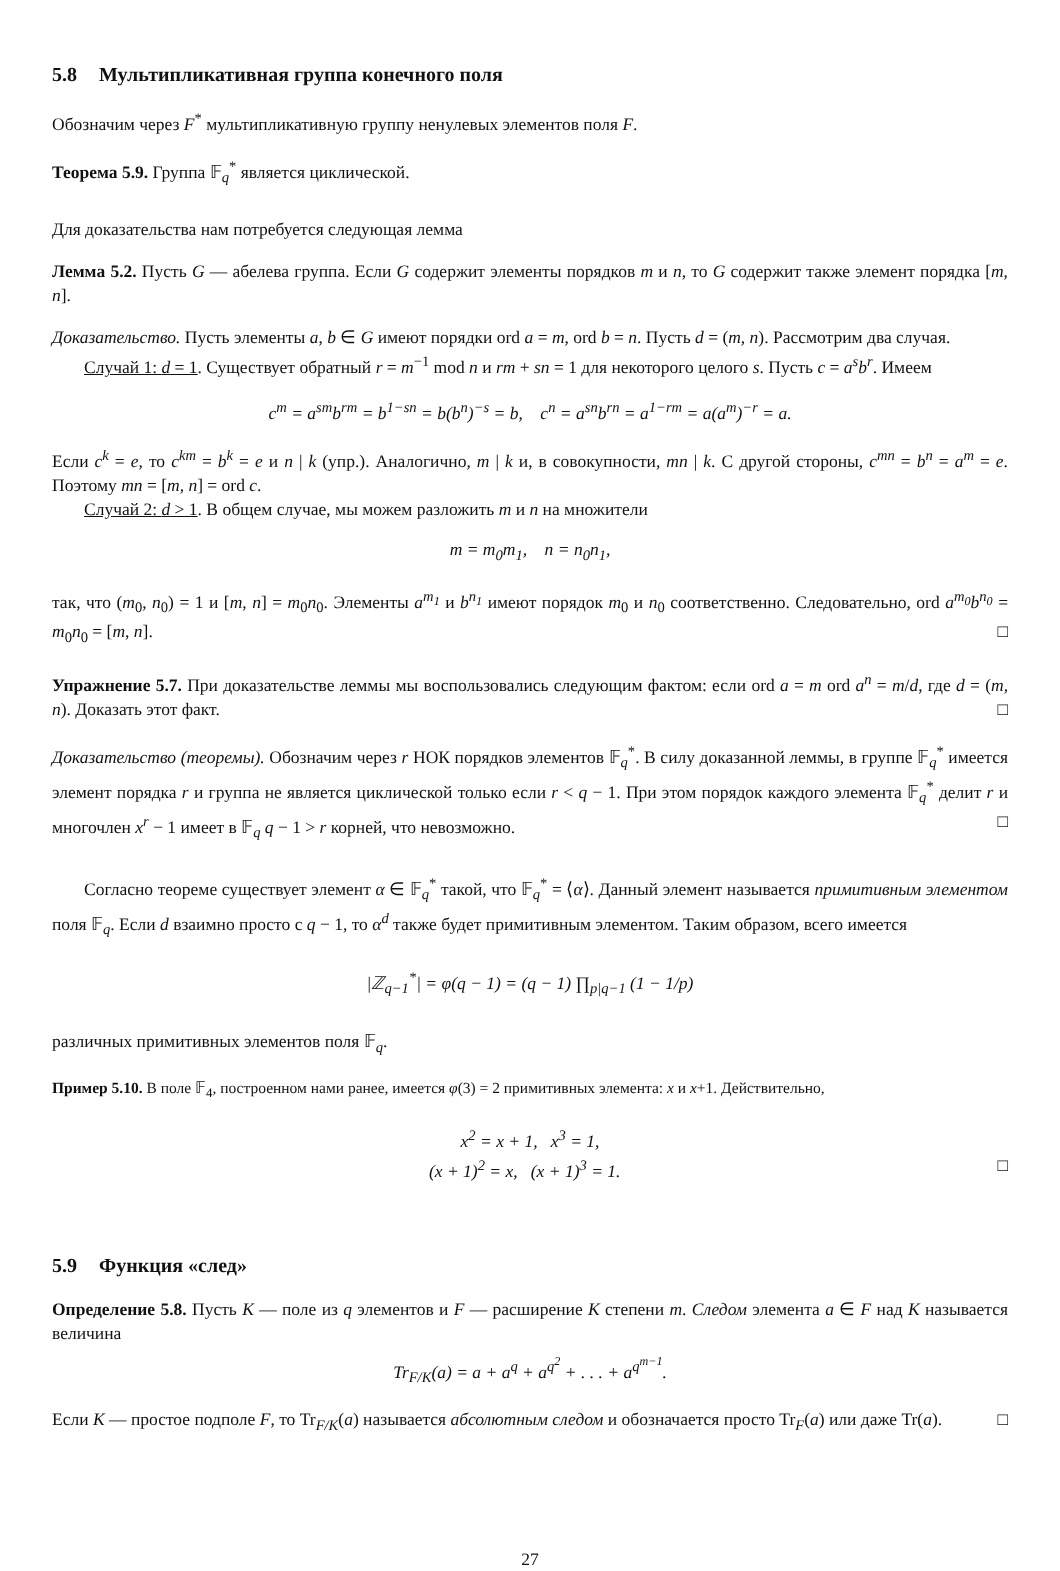5.8 Мультипликативная группа конечного поля
Обозначим через F<sup>*</sup> мультипликативную группу ненулевых элементов поля F.
Теорема 5.9. Группа 𝔽<sub>q</sub><sup>*</sup> является циклической.
Для доказательства нам потребуется следующая лемма
Лемма 5.2. Пусть G — абелева группа. Если G содержит элементы порядков m и n, то G содержит также элемент порядка [m, n].
Доказательство. Пусть элементы a, b ∈ G имеют порядки ord a = m, ord b = n. Пусть d = (m, n). Рассмотрим два случая.
Случай 1: d = 1. Существует обратный r = m<sup>−1</sup> mod n и rm + sn = 1 для некоторого целого s. Пусть c = a<sup>s</sup>b<sup>r</sup>. Имеем
c<sup>m</sup> = a<sup>sm</sup>b<sup>rm</sup> = b<sup>1−sn</sup> = b(b<sup>n</sup>)<sup>−s</sup> = b, c<sup>n</sup> = a<sup>sn</sup>b<sup>rn</sup> = a<sup>1−rm</sup> = a(a<sup>m</sup>)<sup>−r</sup> = a.
Если c<sup>k</sup> = e, то c<sup>km</sup> = b<sup>k</sup> = e и n | k (упр.). Аналогично, m | k и, в совокупности, mn | k. С другой стороны, c<sup>mn</sup> = b<sup>n</sup> = a<sup>m</sup> = e. Поэтому mn = [m, n] = ord c.
Случай 2: d > 1. В общем случае, мы можем разложить m и n на множители
m = m<sub>0</sub>m<sub>1</sub>, n = n<sub>0</sub>n<sub>1</sub>,
так, что (m<sub>0</sub>, n<sub>0</sub>) = 1 и [m, n] = m<sub>0</sub>n<sub>0</sub>. Элементы a<sup>m<sub>1</sub></sup> и b<sup>n<sub>1</sub></sup> имеют порядок m<sub>0</sub> и n<sub>0</sub> соответственно. Следовательно, ord a<sup>m<sub>0</sub></sup>b<sup>n<sub>0</sub></sup> = m<sub>0</sub>n<sub>0</sub> = [m, n]. □
Упражнение 5.7. При доказательстве леммы мы воспользовались следующим фактом: если ord a = m ord a<sup>n</sup> = m/d, где d = (m, n). Доказать этот факт. □
Доказательство (теоремы). Обозначим через r НОК порядков элементов 𝔽<sub>q</sub><sup>*</sup>. В силу доказанной леммы, в группе 𝔽<sub>q</sub><sup>*</sup> имеется элемент порядка r и группа не является циклической только если r < q − 1. При этом порядок каждого элемента 𝔽<sub>q</sub><sup>*</sup> делит r и многочлен x<sup>r</sup> − 1 имеет в 𝔽<sub>q</sub> q − 1 > r корней, что невозможно. □
Согласно теореме существует элемент α ∈ 𝔽<sub>q</sub><sup>*</sup> такой, что 𝔽<sub>q</sub><sup>*</sup> = ⟨α⟩. Данный элемент называется примитивным элементом поля 𝔽<sub>q</sub>. Если d взаимно просто с q − 1, то α<sup>d</sup> также будет примитивным элементом. Таким образом, всего имеется
|ℤ<sub>q−1</sub><sup>*</sup>| = φ(q − 1) = (q − 1) ∏<sub>p|q−1</sub> (1 − 1/p)
различных примитивных элементов поля 𝔽<sub>q</sub>.
Пример 5.10. В поле 𝔽<sub>4</sub>, построенном нами ранее, имеется φ(3) = 2 примитивных элемента: x и x+1. Действительно,
x<sup>2</sup> = x + 1, x<sup>3</sup> = 1,
(x + 1)<sup>2</sup> = x, (x + 1)<sup>3</sup> = 1. □
5.9 Функция «след»
Определение 5.8. Пусть K — поле из q элементов и F — расширение K степени m. Следом элемента a ∈ F над K называется величина
Tr<sub>F/K</sub>(a) = a + a<sup>q</sup> + a<sup>q<sup>2</sup></sup> + . . . + a<sup>q<sup>m−1</sup></sup>.
Если K — простое подполе F, то Tr<sub>F/K</sub>(a) называется абсолютным следом и обозначается просто Tr<sub>F</sub>(a) или даже Tr(a). □
27